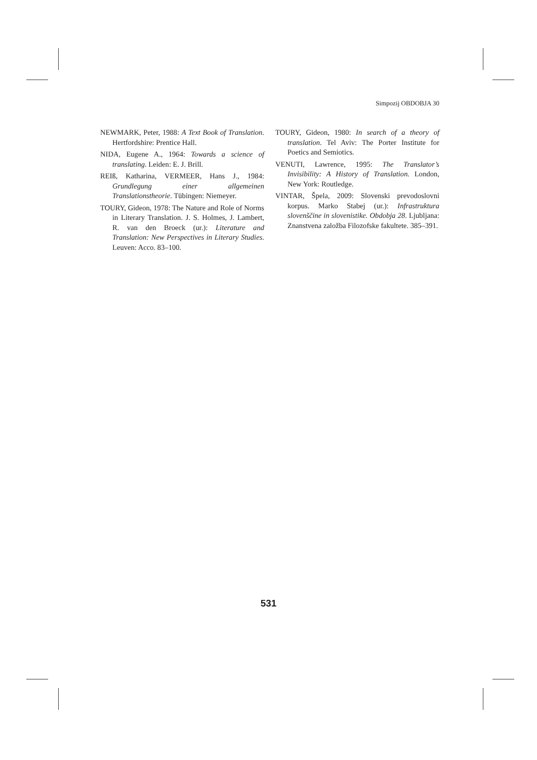Simpozij OBDOBJA 30
NEWMARK, Peter, 1988: A Text Book of Translation. Hertfordshire: Prentice Hall.
NIDA, Eugene A., 1964: Towards a science of translating. Leiden: E. J. Brill.
REIß, Katharina, VERMEER, Hans J., 1984: Grundlegung einer allgemeinen Translationstheorie. Tübingen: Niemeyer.
TOURY, Gideon, 1978: The Nature and Role of Norms in Literary Translation. J. S. Holmes, J. Lambert, R. van den Broeck (ur.): Literature and Translation: New Perspectives in Literary Studies. Leuven: Acco. 83–100.
TOURY, Gideon, 1980: In search of a theory of translation. Tel Aviv: The Porter Institute for Poetics and Semiotics.
VENUTI, Lawrence, 1995: The Translator’s Invisibility: A History of Translation. London, New York: Routledge.
VINTAR, Špela, 2009: Slovenski prevodoslovni korpus. Marko Stabej (ur.): Infrastruktura slovenščine in slovenistike. Obdobja 28. Ljubljana: Znanstvena založba Filozofske fakultete. 385–391.
531